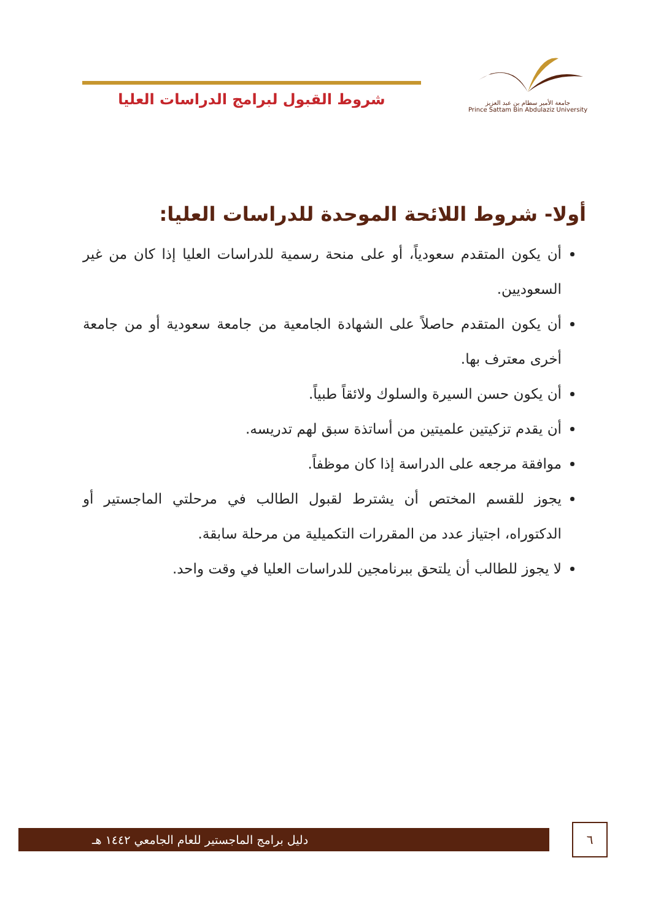جامعة الأمير سطام بن عبد العزيز
Prince Sattam Bin Abdulaziz University
شروط القبول لبرامج الدراسات العليا
أولا- شروط اللائحة الموحدة للدراسات العليا:
أن يكون المتقدم سعودياً، أو على منحة رسمية للدراسات العليا إذا كان من غير السعوديين.
أن يكون المتقدم حاصلاً على الشهادة الجامعية من جامعة سعودية أو من جامعة أخرى معترف بها.
أن يكون حسن السيرة والسلوك ولائقاً طبياً.
أن يقدم تزكيتين علميتين من أساتذة سبق لهم تدريسه.
موافقة مرجعه على الدراسة إذا كان موظفاً.
يجوز للقسم المختص أن يشترط لقبول الطالب في مرحلتي الماجستير أو الدكتوراه، اجتياز عدد من المقررات التكميلية من مرحلة سابقة.
لا يجوز للطالب أن يلتحق ببرنامجين للدراسات العليا في وقت واحد.
دليل برامج الماجستير للعام الجامعي ١٤٤٢ هـ ٦